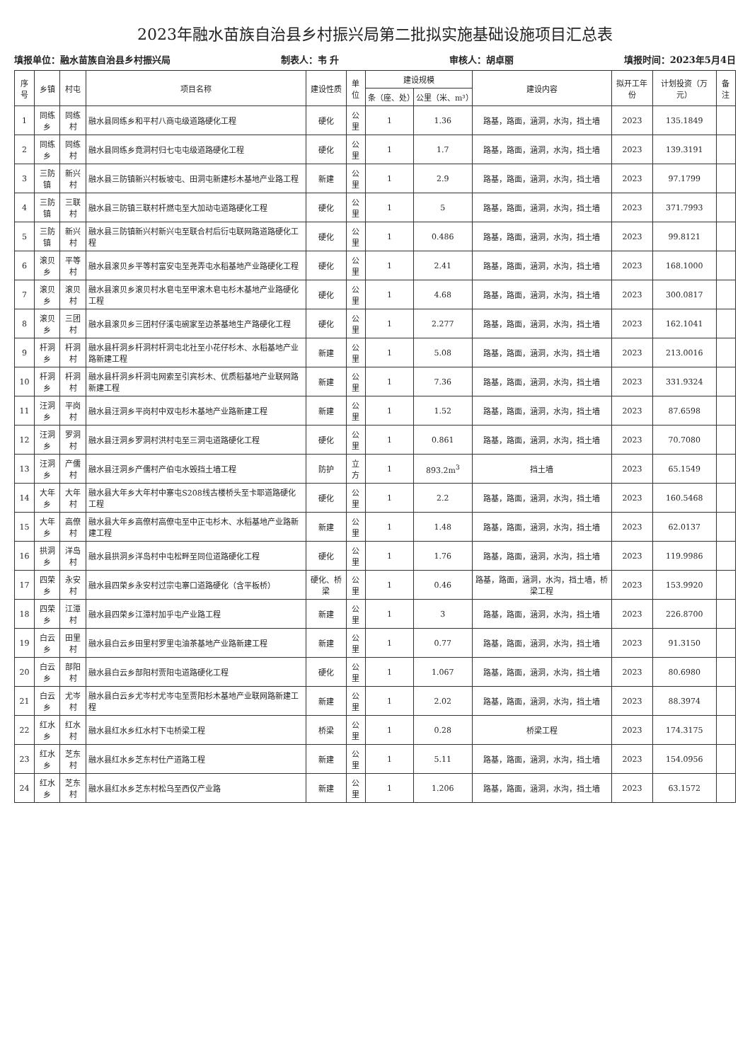2023年融水苗族自治县乡村振兴局第二批拟实施基础设施项目汇总表
填报单位：融水苗族自治县乡村振兴局 制表人：韦 升 审核人：胡卓丽 填报时间：2023年5月4日
| 序号 | 乡镇 | 村屯 | 项目名称 | 建设性质 | 单位 | 建设规模 | | 建设内容 | 拟开工年份 | 计划投资（万元） | 备注 |
| --- | --- | --- | --- | --- | --- | --- | --- | --- | --- | --- | --- |
| | | | | | | 条（座、处） | 公里（米、m³） | | | | |
| 1 | 同练乡 | 同练村 | 融水县同练乡和平村八商屯级道路硬化工程 | 硬化 | 公里 | 1 | 1.36 | 路基，路面，涵洞，水沟，挡土墙 | 2023 | 135.1849 | |
| 2 | 同练乡 | 同练村 | 融水县同练乡竟洞村归七屯屯级道路硬化工程 | 硬化 | 公里 | 1 | 1.7 | 路基，路面，涵洞，水沟，挡土墙 | 2023 | 139.3191 | |
| 3 | 三防镇 | 新兴村 | 融水县三防镇新兴村板坡屯、田洞屯新建杉木基地产业路工程 | 新建 | 公里 | 1 | 2.9 | 路基，路面，涵洞，水沟，挡土墙 | 2023 | 97.1799 | |
| 4 | 三防镇 | 三联村 | 融水县三防镇三联村杆燃屯至大加动屯道路硬化工程 | 硬化 | 公里 | 1 | 5 | 路基，路面，涵洞，水沟，挡土墙 | 2023 | 371.7993 | |
| 5 | 三防镇 | 新兴村 | 融水县三防镇新兴村新兴屯至联合村后衍屯联网路道路硬化工程 | 硬化 | 公里 | 1 | 0.486 | 路基，路面，涵洞，水沟，挡土墙 | 2023 | 99.8121 | |
| 6 | 滚贝乡 | 平等村 | 融水县滚贝乡平等村富安屯至尧弄屯水稻基地产业路硬化工程 | 硬化 | 公里 | 1 | 2.41 | 路基，路面，涵洞，水沟，挡土墙 | 2023 | 168.1000 | |
| 7 | 滚贝乡 | 滚贝村 | 融水县滚贝乡滚贝村水皂屯至甲滚木皂屯杉木基地产业路硬化工程 | 硬化 | 公里 | 1 | 4.68 | 路基，路面，涵洞，水沟，挡土墙 | 2023 | 300.0817 | |
| 8 | 滚贝乡 | 三团村 | 融水县滚贝乡三团村仔溪屯碗家至边茶基地生产路硬化工程 | 硬化 | 公里 | 1 | 2.277 | 路基，路面，涵洞，水沟，挡土墙 | 2023 | 162.1041 | |
| 9 | 杆洞乡 | 杆洞村 | 融水县杆洞乡杆洞村杆洞屯北社至小花仔杉木、水稻基地产业路新建工程 | 新建 | 公里 | 1 | 5.08 | 路基，路面，涵洞，水沟，挡土墙 | 2023 | 213.0016 | |
| 10 | 杆洞乡 | 杆洞村 | 融水县杆洞乡杆洞屯网索至引宾杉木、优质稻基地产业联网路新建工程 | 新建 | 公里 | 1 | 7.36 | 路基，路面，涵洞，水沟，挡土墙 | 2023 | 331.9324 | |
| 11 | 汪洞乡 | 平岗村 | 融水县汪洞乡平岗村中双屯杉木基地产业路新建工程 | 新建 | 公里 | 1 | 1.52 | 路基，路面，涵洞，水沟，挡土墙 | 2023 | 87.6598 | |
| 12 | 汪洞乡 | 罗洞村 | 融水县汪洞乡罗洞村洪村屯至三洞屯道路硬化工程 | 硬化 | 公里 | 1 | 0.861 | 路基，路面，涵洞，水沟，挡土墙 | 2023 | 70.7080 | |
| 13 | 汪洞乡 | 产儒村 | 融水县汪洞乡产儒村产伯屯水毁挡土墙工程 | 防护 | 立方 | 1 | 893.2m<sup>3</sup> | 挡土墙 | 2023 | 65.1549 | |
| 14 | 大年乡 | 大年村 | 融水县大年乡大年村中寨屯S208线古楼桥头至卡耶道路硬化工程 | 硬化 | 公里 | 1 | 2.2 | 路基，路面，涵洞，水沟，挡土墙 | 2023 | 160.5468 | |
| 15 | 大年乡 | 高僚村 | 融水县大年乡高僚村高僚屯至中正屯杉木、水稻基地产业路新建工程 | 新建 | 公里 | 1 | 1.48 | 路基，路面，涵洞，水沟，挡土墙 | 2023 | 62.0137 | |
| 16 | 拱洞乡 | 洋岛村 | 融水县拱洞乡洋岛村中屯松畔至同位道路硬化工程 | 硬化 | 公里 | 1 | 1.76 | 路基，路面，涵洞，水沟，挡土墙 | 2023 | 119.9986 | |
| 17 | 四荣乡 | 永安村 | 融水县四荣乡永安村过宗屯寨口道路硬化（含平板桥） | 硬化、桥梁 | 公里 | 1 | 0.46 | 路基，路面，涵洞，水沟，挡土墙，桥梁工程 | 2023 | 153.9920 | |
| 18 | 四荣乡 | 江潭村 | 融水县四荣乡江潭村加乎屯产业路工程 | 新建 | 公里 | 1 | 3 | 路基，路面，涵洞，水沟，挡土墙 | 2023 | 226.8700 | |
| 19 | 白云乡 | 田里村 | 融水县白云乡田里村罗里屯油茶基地产业路新建工程 | 新建 | 公里 | 1 | 0.77 | 路基，路面，涵洞，水沟，挡土墙 | 2023 | 91.3150 | |
| 20 | 白云乡 | 部阳村 | 融水县白云乡部阳村贾阳屯道路硬化工程 | 硬化 | 公里 | 1 | 1.067 | 路基，路面，涵洞，水沟，挡土墙 | 2023 | 80.6980 | |
| 21 | 白云乡 | 尤岑村 | 融水县白云乡尤岑村尤岑屯至贾阳杉木基地产业联网路新建工程 | 新建 | 公里 | 1 | 2.02 | 路基，路面，涵洞，水沟，挡土墙 | 2023 | 88.3974 | |
| 22 | 红水乡 | 红水村 | 融水县红水乡红水村下屯桥梁工程 | 桥梁 | 公里 | 1 | 0.28 | 桥梁工程 | 2023 | 174.3175 | |
| 23 | 红水乡 | 芝东村 | 融水县红水乡芝东村仕产道路工程 | 新建 | 公里 | 1 | 5.11 | 路基，路面，涵洞，水沟，挡土墙 | 2023 | 154.0956 | |
| 24 | 红水乡 | 芝东村 | 融水县红水乡芝东村松乌至西仅产业路 | 新建 | 公里 | 1 | 1.206 | 路基，路面，涵洞，水沟，挡土墙 | 2023 | 63.1572 | |